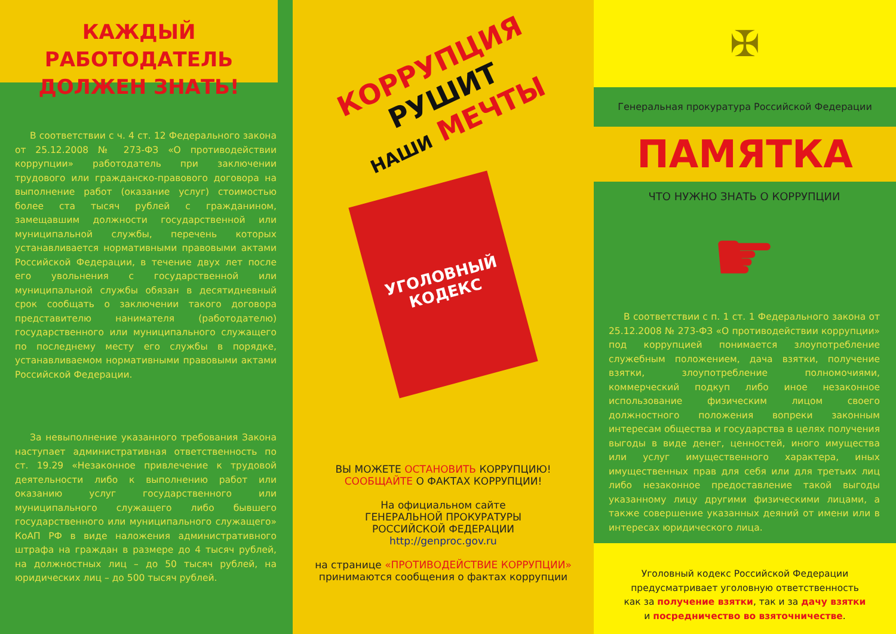КАЖДЫЙ РАБОТОДАТЕЛЬ
ДОЛЖЕН ЗНАТЬ!
В соответствии с ч. 4 ст. 12 Федерального закона от 25.12.2008 № 273-ФЗ «О противодействии коррупции» работодатель при заключении трудового или гражданско-правового договора на выполнение работ (оказание услуг) стоимостью более ста тысяч рублей с гражданином, замещавшим должности государственной или муниципальной службы, перечень которых устанавливается нормативными правовыми актами Российской Федерации, в течение двух лет после его увольнения с государственной или муниципальной службы обязан в десятидневный срок сообщать о заключении такого договора представителю нанимателя (работодателю) государственного или муниципального служащего по последнему месту его службы в порядке, устанавливаемом нормативными правовыми актами Российской Федерации.
За невыполнение указанного требования Закона наступает административная ответственность по ст. 19.29 «Незаконное привлечение к трудовой деятельности либо к выполнению работ или оказанию услуг государственного или муниципального служащего либо бывшего государственного или муниципального служащего» КоАП РФ в виде наложения административного штрафа на граждан в размере до 4 тысяч рублей, на должностных лиц – до 50 тысяч рублей, на юридических лиц – до 500 тысяч рублей.
КОРРУПЦИЯ РУШИТ
НАШИ МЕЧТЫ
УГОЛОВНЫЙ
КОДЕКС
ВЫ МОЖЕТЕ ОСТАНОВИТЬ КОРРУПЦИЮ!
СООБЩАЙТЕ О ФАКТАХ КОРРУПЦИИ!
На официальном сайте
ГЕНЕРАЛЬНОЙ ПРОКУРАТУРЫ
РОССИЙСКОЙ ФЕДЕРАЦИИ
http://genproc.gov.ru
на странице «ПРОТИВОДЕЙСТВИЕ КОРРУПЦИИ»
принимаются сообщения о фактах коррупции
✠
Генеральная прокуратура Российской Федерации
ПАМЯТКА
ЧТО НУЖНО ЗНАТЬ О КОРРУПЦИИ
☛
В соответствии с п. 1 ст. 1 Федерального закона от 25.12.2008 № 273-ФЗ «О противодействии коррупции» под коррупцией понимается злоупотребление служебным положением, дача взятки, получение взятки, злоупотребление полномочиями, коммерческий подкуп либо иное незаконное использование физическим лицом своего должностного положения вопреки законным интересам общества и государства в целях получения выгоды в виде денег, ценностей, иного имущества или услуг имущественного характера, иных имущественных прав для себя или для третьих лиц либо незаконное предоставление такой выгоды указанному лицу другими физическими лицами, а также совершение указанных деяний от имени или в интересах юридического лица.
Уголовный кодекс Российской Федерации
предусматривает уголовную ответственность
как за получение взятки, так и за дачу взятки
и посредничество во взяточничестве.